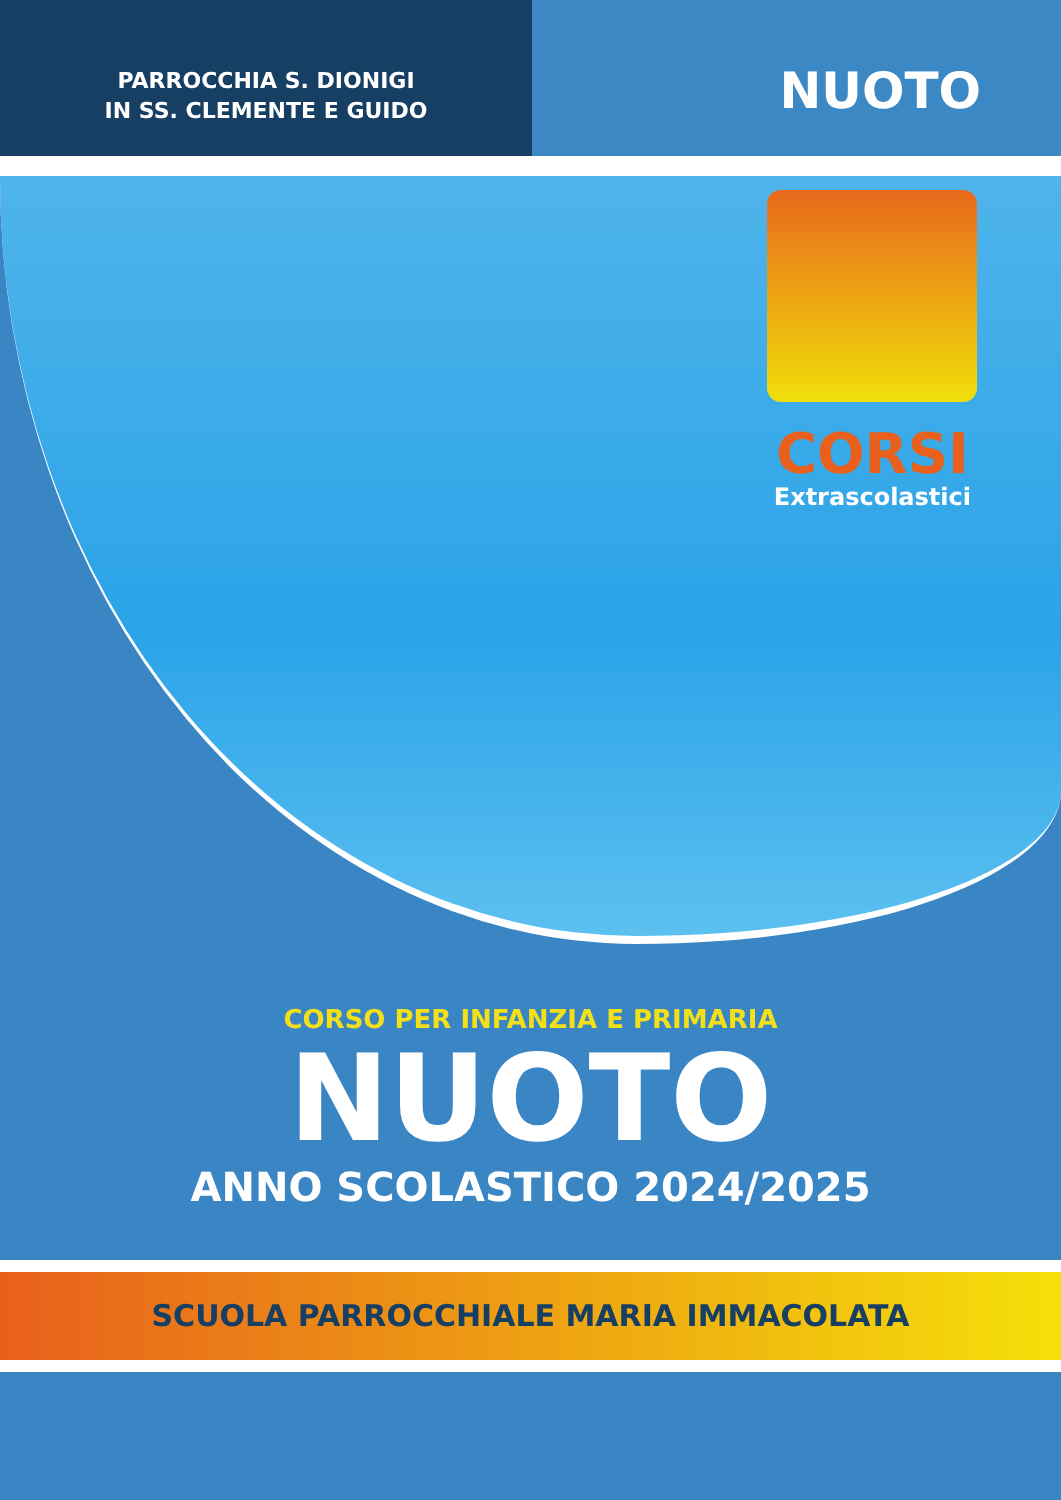PARROCCHIA S. DIONIGI
IN SS. CLEMENTE E GUIDO
NUOTO
CORSI
Extrascolastici
CORSO PER INFANZIA E PRIMARIA
NUOTO
ANNO SCOLASTICO 2024/2025
SCUOLA PARROCCHIALE MARIA IMMACOLATA